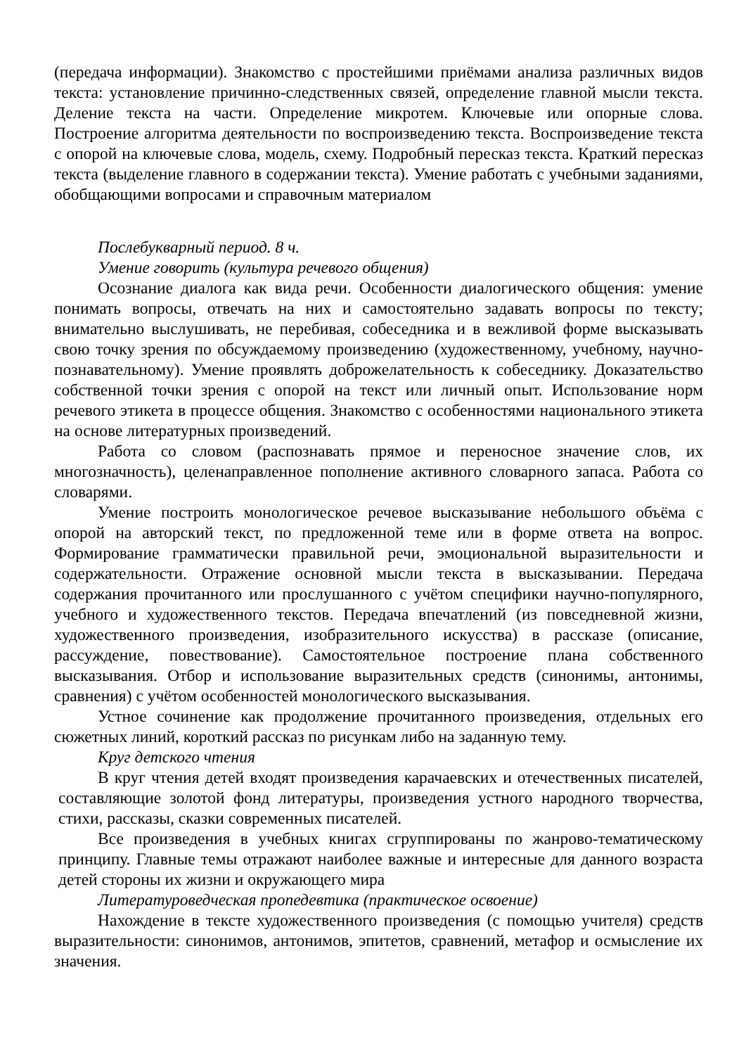(передача информации). Знакомство с простейшими приёмами анализа различных видов текста: установление причинно-следственных связей, определение главной мысли текста. Деление текста на части. Определение микротем. Ключевые или опорные слова. Построение алгоритма деятельности по воспроизведению текста. Воспроизведение текста с опорой на ключевые слова, модель, схему. Подробный пересказ текста. Краткий пересказ текста (выделение главного в содержании текста). Умение работать с учебными заданиями, обобщающими вопросами и справочным материалом
Послебукварный период. 8 ч.
Умение говорить (культура речевого общения)
Осознание диалога как вида речи. Особенности диалогического общения: умение понимать вопросы, отвечать на них и самостоятельно задавать вопросы по тексту; внимательно выслушивать, не перебивая, собеседника и в вежливой форме высказывать свою точку зрения по обсуждаемому произведению (художественному, учебному, научно-познавательному). Умение проявлять доброжелательность к собеседнику. Доказательство собственной точки зрения с опорой на текст или личный опыт. Использование норм речевого этикета в процессе общения. Знакомство с особенностями национального этикета на основе литературных произведений.
Работа со словом (распознавать прямое и переносное значение слов, их многозначность), целенаправленное пополнение активного словарного запаса. Работа со словарями.
Умение построить монологическое речевое высказывание небольшого объёма с опорой на авторский текст, по предложенной теме или в форме ответа на вопрос. Формирование грамматически правильной речи, эмоциональной выразительности и содержательности. Отражение основной мысли текста в высказывании. Передача содержания прочитанного или прослушанного с учётом специфики научно-популярного, учебного и художественного текстов. Передача впечатлений (из повседневной жизни, художественного произведения, изобразительного искусства) в рассказе (описание, рассуждение, повествование). Самостоятельное построение плана собственного высказывания. Отбор и использование выразительных средств (синонимы, антонимы, сравнения) с учётом особенностей монологического высказывания.
Устное сочинение как продолжение прочитанного произведения, отдельных его сюжетных линий, короткий рассказ по рисункам либо на заданную тему.
Круг детского чтения
В круг чтения детей входят произведения карачаевских и отечественных писателей, составляющие золотой фонд литературы, произведения устного народного творчества, стихи, рассказы, сказки современных писателей.
Все произведения в учебных книгах сгруппированы по жанрово-тематическому принципу. Главные темы отражают наиболее важные и интересные для данного возраста детей стороны их жизни и окружающего мира
Литературоведческая пропедевтика (практическое освоение)
Нахождение в тексте художественного произведения (с помощью учителя) средств выразительности: синонимов, антонимов, эпитетов, сравнений, метафор и осмысление их значения.